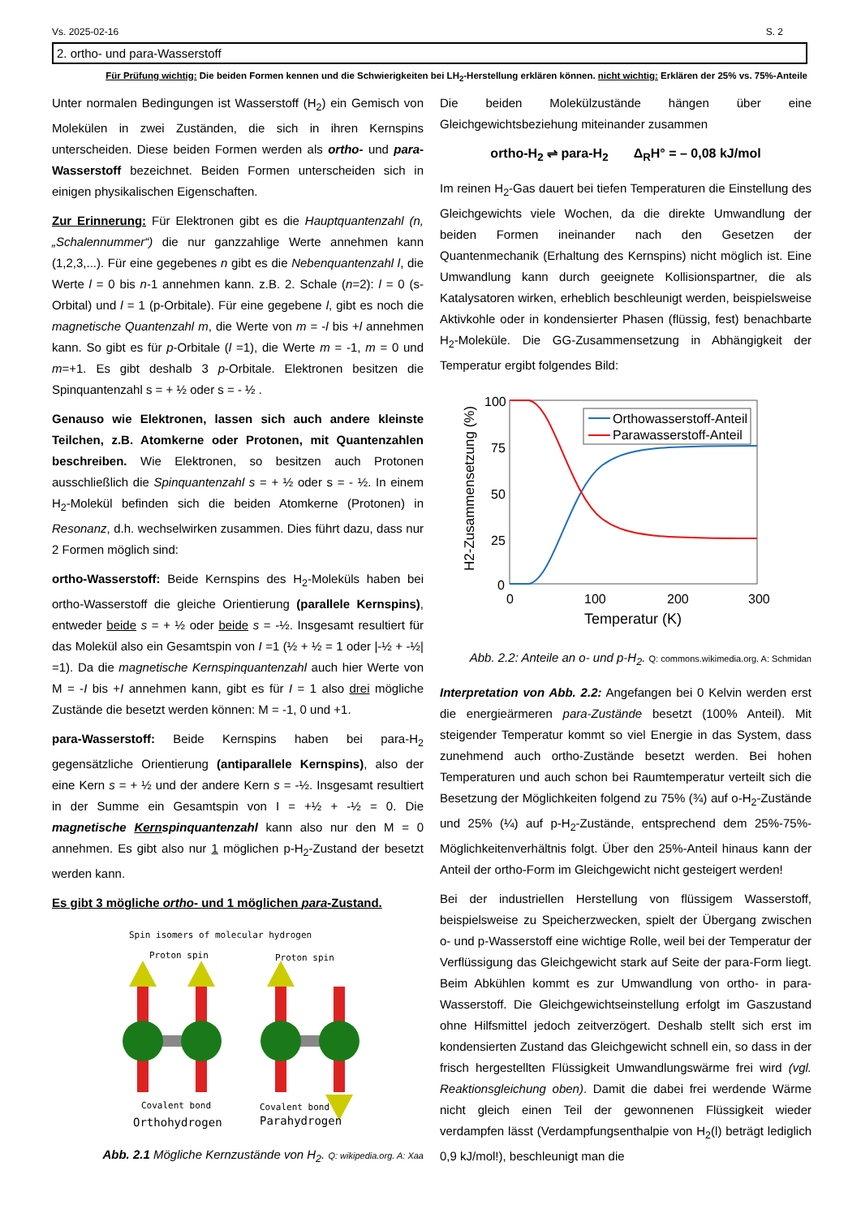Vs. 2025-02-16 S. 2
2. ortho- und para-Wasserstoff
Für Prüfung wichtig: Die beiden Formen kennen und die Schwierigkeiten bei LH<sub>2</sub>-Herstellung erklären können. nicht wichtig: Erklären der 25% vs. 75%-Anteile
Unter normalen Bedingungen ist Wasserstoff (H<sub>2</sub>) ein Gemisch von Molekülen in zwei Zuständen, die sich in ihren Kernspins unterscheiden. Diese beiden Formen werden als ortho- und para-Wasserstoff bezeichnet. Beiden Formen unterscheiden sich in einigen physikalischen Eigenschaften.
Zur Erinnerung: Für Elektronen gibt es die Hauptquantenzahl (n, „Schalennummer“) die nur ganzzahlige Werte annehmen kann (1,2,3,...). Für eine gegebenes n gibt es die Nebenquantenzahl l, die Werte l = 0 bis n-1 annehmen kann. z.B. 2. Schale (n=2): l = 0 (s-Orbital) und l = 1 (p-Orbitale). Für eine gegebene l, gibt es noch die magnetische Quantenzahl m, die Werte von m = -l bis +l annehmen kann. So gibt es für p-Orbitale (l =1), die Werte m = -1, m = 0 und m=+1. Es gibt deshalb 3 p-Orbitale. Elektronen besitzen die Spinquantenzahl s = + ½ oder s = - ½ .
Genauso wie Elektronen, lassen sich auch andere kleinste Teilchen, z.B. Atomkerne oder Protonen, mit Quantenzahlen beschreiben. Wie Elektronen, so besitzen auch Protonen ausschließlich die Spinquantenzahl s = + ½ oder s = - ½. In einem H<sub>2</sub>-Molekül befinden sich die beiden Atomkerne (Protonen) in Resonanz, d.h. wechselwirken zusammen. Dies führt dazu, dass nur 2 Formen möglich sind:
ortho-Wasserstoff: Beide Kernspins des H<sub>2</sub>-Moleküls haben bei ortho-Wasserstoff die gleiche Orientierung (parallele Kernspins), entweder beide s = + ½ oder beide s = -½. Insgesamt resultiert für das Molekül also ein Gesamtspin von I =1 (½ + ½ = 1 oder |-½ + -½| =1). Da die magnetische Kernspinquantenzahl auch hier Werte von M = -I bis +I annehmen kann, gibt es für I = 1 also drei mögliche Zustände die besetzt werden können: M = -1, 0 und +1.
para-Wasserstoff: Beide Kernspins haben bei para-H<sub>2</sub> gegensätzliche Orientierung (antiparallele Kernspins), also der eine Kern s = + ½ und der andere Kern s = -½. Insgesamt resultiert in der Summe ein Gesamtspin von I = +½ + -½ = 0. Die magnetische Kernspinquantenzahl kann also nur den M = 0 annehmen. Es gibt also nur 1 möglichen p-H<sub>2</sub>-Zustand der besetzt werden kann.
Es gibt 3 mögliche ortho- und 1 möglichen para-Zustand.
Spin isomers of molecular hydrogen
Proton spin
Proton spin
Covalent bond
Covalent bond
Orthohydrogen
Parahydrogen
Abb. 2.1 Mögliche Kernzustände von H<sub>2</sub>. Q: wikipedia.org. A: Xaa
Die beiden Molekülzustände hängen über eine Gleichgewichtsbeziehung miteinander zusammen
ortho-H<sub>2</sub> ⇌ para-H<sub>2</sub> Δ<sub>R</sub>H° = – 0,08 kJ/mol
Im reinen H<sub>2</sub>-Gas dauert bei tiefen Temperaturen die Einstellung des Gleichgewichts viele Wochen, da die direkte Umwandlung der beiden Formen ineinander nach den Gesetzen der Quantenmechanik (Erhaltung des Kernspins) nicht möglich ist. Eine Umwandlung kann durch geeignete Kollisionspartner, die als Katalysatoren wirken, erheblich beschleunigt werden, beispielsweise Aktivkohle oder in kondensierter Phasen (flüssig, fest) benachbarte H<sub>2</sub>-Moleküle. Die GG-Zusammensetzung in Abhängigkeit der Temperatur ergibt folgendes Bild:
H2-Zusammensetzung (%)
100
75
50
25
0
0
100
200
300
Temperatur (K)
Orthowasserstoff-Anteil
Parawasserstoff-Anteil
Abb. 2.2: Anteile an o- und p-H<sub>2</sub>. Q: commons.wikimedia.org. A: Schmidan
Interpretation von Abb. 2.2: Angefangen bei 0 Kelvin werden erst die energieärmeren para-Zustände besetzt (100% Anteil). Mit steigender Temperatur kommt so viel Energie in das System, dass zunehmend auch ortho-Zustände besetzt werden. Bei hohen Temperaturen und auch schon bei Raumtemperatur verteilt sich die Besetzung der Möglichkeiten folgend zu 75% (¾) auf o-H<sub>2</sub>-Zustände und 25% (¼) auf p-H<sub>2</sub>-Zustände, entsprechend dem 25%-75%-Möglichkeitenverhältnis folgt. Über den 25%-Anteil hinaus kann der Anteil der ortho-Form im Gleichgewicht nicht gesteigert werden!
Bei der industriellen Herstellung von flüssigem Wasserstoff, beispielsweise zu Speicherzwecken, spielt der Übergang zwischen o- und p-Wasserstoff eine wichtige Rolle, weil bei der Temperatur der Verflüssigung das Gleichgewicht stark auf Seite der para-Form liegt. Beim Abkühlen kommt es zur Umwandlung von ortho- in para-Wasserstoff. Die Gleichgewichtseinstellung erfolgt im Gaszustand ohne Hilfsmittel jedoch zeitverzögert. Deshalb stellt sich erst im kondensierten Zustand das Gleichgewicht schnell ein, so dass in der frisch hergestellten Flüssigkeit Umwandlungswärme frei wird (vgl. Reaktionsgleichung oben). Damit die dabei frei werdende Wärme nicht gleich einen Teil der gewonnenen Flüssigkeit wieder verdampfen lässt (Verdampfungsenthalpie von H<sub>2</sub>(l) beträgt lediglich 0,9 kJ/mol!), beschleunigt man die